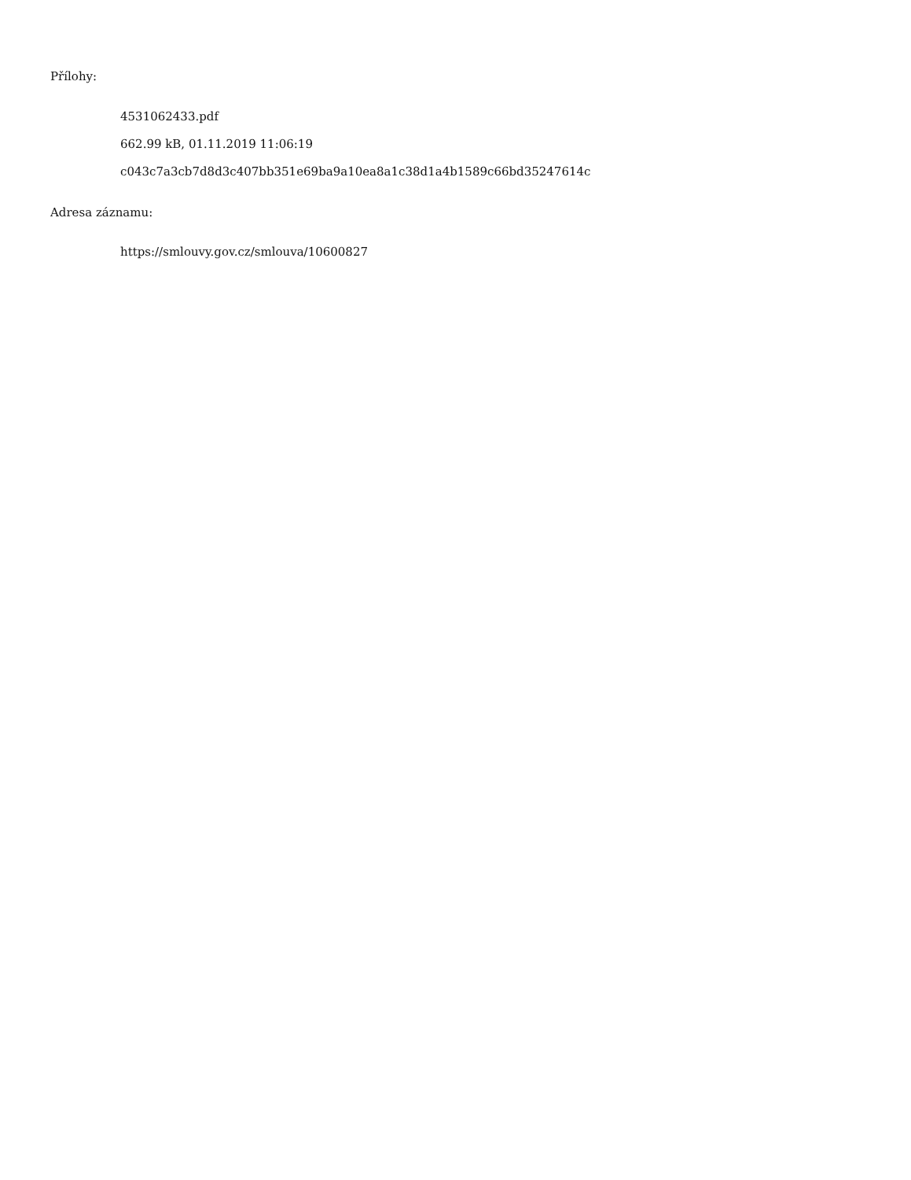Přílohy:
4531062433.pdf
662.99 kB, 01.11.2019 11:06:19
c043c7a3cb7d8d3c407bb351e69ba9a10ea8a1c38d1a4b1589c66bd35247614c
Adresa záznamu:
https://smlouvy.gov.cz/smlouva/10600827